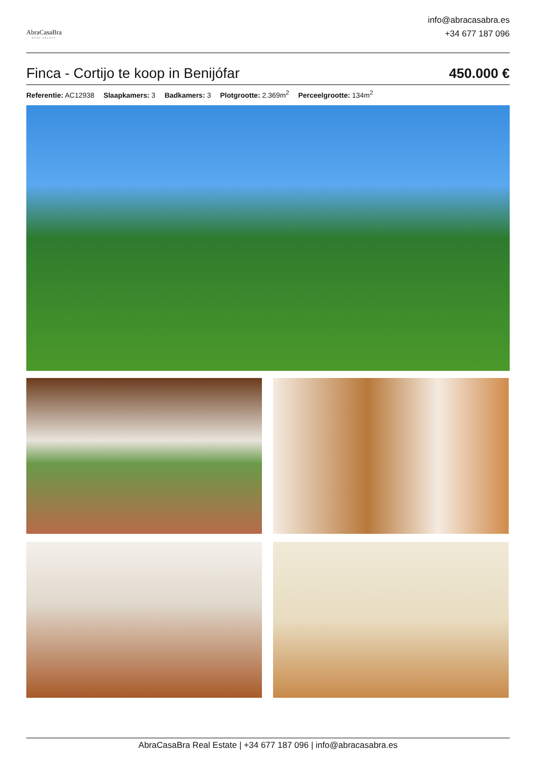AbraCasaBra
REAL ESTATE
info@abracasabra.es
+34 677 187 096
Finca - Cortijo te koop in Benijófar
450.000 €
Referentie: AC12938 Slaapkamers: 3 Badkamers: 3 Plotgrootte: 2.369m<sup>2</sup> Perceelgrootte: 134m<sup>2</sup>
AbraCasaBra Real Estate | +34 677 187 096 | info@abracasabra.es